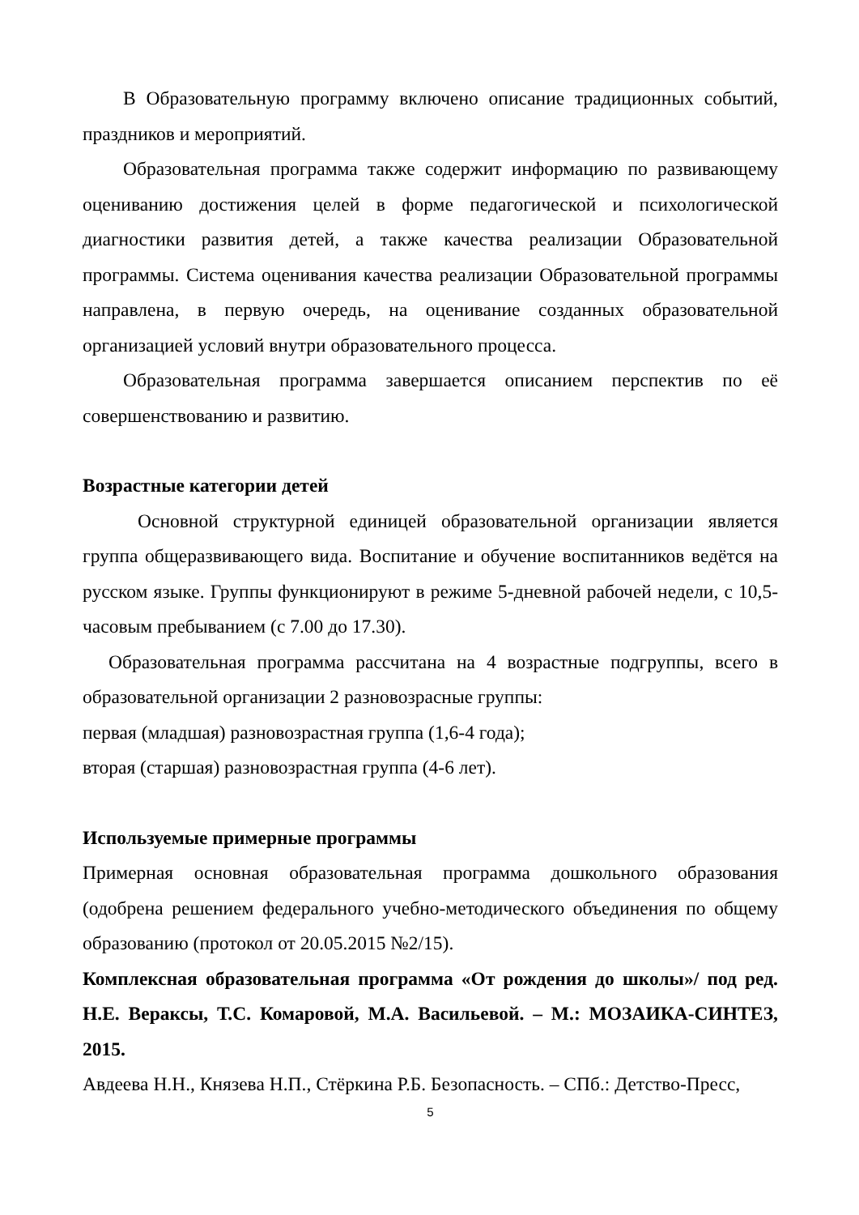В Образовательную программу включено описание традиционных событий, праздников и мероприятий.
Образовательная программа также содержит информацию по развивающему оцениванию достижения целей в форме педагогической и психологической диагностики развития детей, а также качества реализации Образовательной программы. Система оценивания качества реализации Образовательной программы направлена, в первую очередь, на оценивание созданных образовательной организацией условий внутри образовательного процесса.
Образовательная программа завершается описанием перспектив по её совершенствованию и развитию.
Возрастные категории детей
Основной структурной единицей образовательной организации является группа общеразвивающего вида. Воспитание и обучение воспитанников ведётся на русском языке. Группы функционируют в режиме 5-дневной рабочей недели, с 10,5-часовым пребыванием (с 7.00 до 17.30).
Образовательная программа рассчитана на 4 возрастные подгруппы, всего в образовательной организации 2 разновозрасные группы:
первая (младшая) разновозрастная группа (1,6-4 года);
вторая (старшая) разновозрастная группа (4-6 лет).
Используемые примерные программы
Примерная основная образовательная программа дошкольного образования (одобрена решением федерального учебно-методического объединения по общему образованию (протокол от 20.05.2015 №2/15).
Комплексная образовательная программа «От рождения до школы»/ под ред. Н.Е. Вераксы, Т.С. Комаровой, М.А. Васильевой. – М.: МОЗАИКА-СИНТЕЗ, 2015.
Авдеева Н.Н., Князева Н.П., Стёркина Р.Б. Безопасность. – СПб.: Детство-Пресс,
5